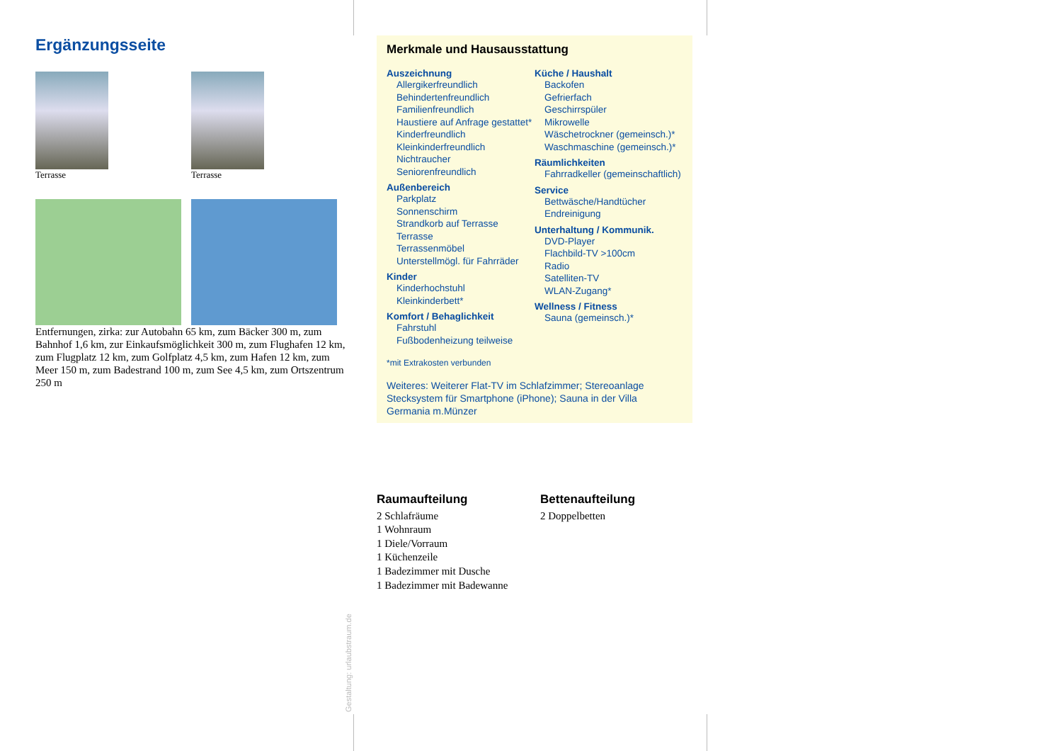Ergänzungsseite
Terrasse Terrasse
Entfernungen, zirka: zur Autobahn 65 km, zum Bäcker 300 m, zum Bahnhof 1,6 km, zur Einkaufsmöglichkeit 300 m, zum Flughafen 12 km, zum Flugplatz 12 km, zum Golfplatz 4,5 km, zum Hafen 12 km, zum Meer 150 m, zum Badestrand 100 m, zum See 4,5 km, zum Ortszentrum 250 m
Merkmale und Hausausstattung
Auszeichnung
Allergikerfreundlich
Behindertenfreundlich
Familienfreundlich
Haustiere auf Anfrage gestattet*
Kinderfreundlich
Kleinkinderfreundlich
Nichtraucher
Seniorenfreundlich
Außenbereich
Parkplatz
Sonnenschirm
Strandkorb auf Terrasse
Terrasse
Terrassenmöbel
Unterstellmögl. für Fahrräder
Kinder
Kinderhochstuhl
Kleinkinderbett*
Komfort / Behaglichkeit
Fahrstuhl
Fußbodenheizung teilweise
Küche / Haushalt
Backofen
Gefrierfach
Geschirrspüler
Mikrowelle
Wäschetrockner (gemeinsch.)*
Waschmaschine (gemeinsch.)*
Räumlichkeiten
Fahrradkeller (gemeinschaftlich)
Service
Bettwäsche/Handtücher
Endreinigung
Unterhaltung / Kommunik.
DVD-Player
Flachbild-TV >100cm
Radio
Satelliten-TV
WLAN-Zugang*
Wellness / Fitness
Sauna (gemeinsch.)*
*mit Extrakosten verbunden
Weiteres: Weiterer Flat-TV im Schlafzimmer; Stereoanlage Stecksystem für Smartphone (iPhone); Sauna in der Villa Germania m.Münzer
Raumaufteilung
2 Schlafräume
1 Wohnraum
1 Diele/Vorraum
1 Küchenzeile
1 Badezimmer mit Dusche
1 Badezimmer mit Badewanne
Bettenaufteilung
2 Doppelbetten
Gestaltung: urlaubstraum.de